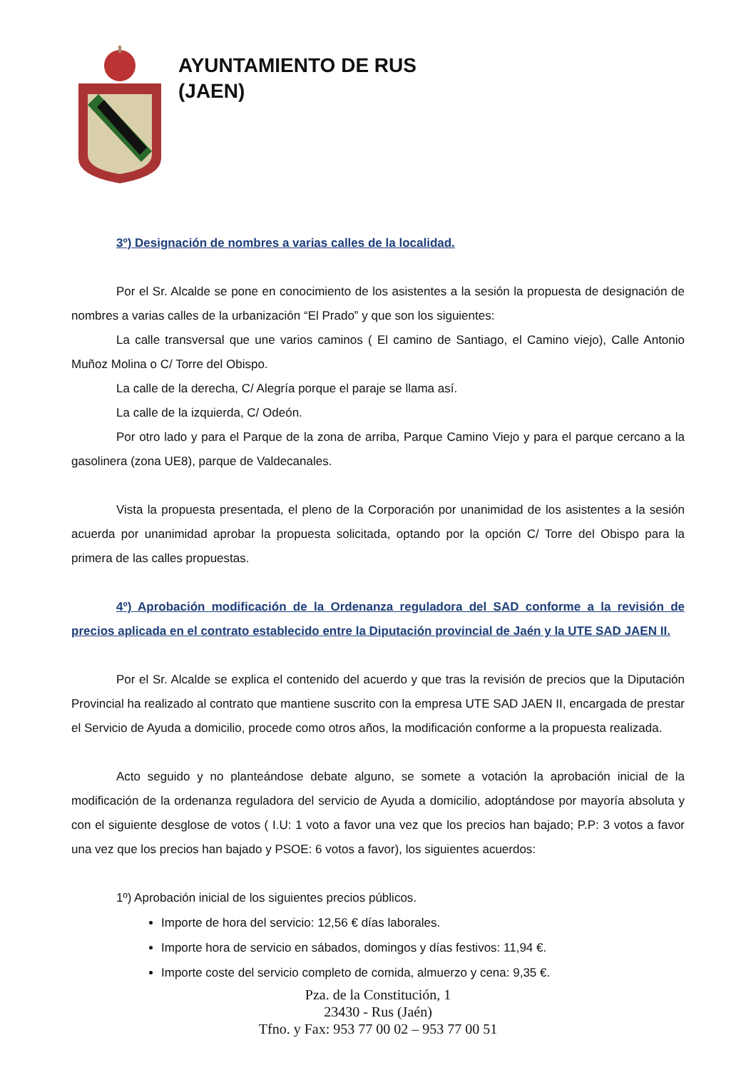AYUNTAMIENTO DE RUS
(JAEN)
3º) Designación de nombres a varias calles de la localidad.
Por el Sr. Alcalde se pone en conocimiento de los asistentes a la sesión la propuesta de designación de nombres a varias calles de la urbanización “El Prado” y que son los siguientes:
La calle transversal que une varios caminos ( El camino de Santiago, el Camino viejo), Calle Antonio Muñoz Molina o C/ Torre del Obispo.
La calle de la derecha, C/ Alegría porque el paraje se llama así.
La calle de la izquierda, C/ Odeón.
Por otro lado y para el Parque de la zona de arriba, Parque Camino Viejo y para el parque cercano a la gasolinera (zona UE8), parque de Valdecanales.
Vista la propuesta presentada, el pleno de la Corporación por unanimidad de los asistentes a la sesión acuerda por unanimidad aprobar la propuesta solicitada, optando por la opción C/ Torre del Obispo para la primera de las calles propuestas.
4º) Aprobación modificación de la Ordenanza reguladora del SAD conforme a la revisión de precios aplicada en el contrato establecido entre la Diputación provincial de Jaén y la UTE SAD JAEN II.
Por el Sr. Alcalde se explica el contenido del acuerdo y que tras la revisión de precios que la Diputación Provincial ha realizado al contrato que mantiene suscrito con la empresa UTE SAD JAEN II, encargada de prestar el Servicio de Ayuda a domicilio, procede como otros años, la modificación conforme a la propuesta realizada.
Acto seguido y no planteándose debate alguno, se somete a votación la aprobación inicial de la modificación de la ordenanza reguladora del servicio de Ayuda a domicilio, adoptándose por mayoría absoluta y con el siguiente desglose de votos ( I.U: 1 voto a favor una vez que los precios han bajado; P.P: 3 votos a favor una vez que los precios han bajado y PSOE: 6 votos a favor), los siguientes acuerdos:
1º) Aprobación inicial de los siguientes precios públicos.
Importe de hora del servicio: 12,56 € días laborales.
Importe hora de servicio en sábados, domingos y días festivos: 11,94 €.
Importe coste del servicio completo de comida, almuerzo y cena: 9,35 €.
Pza. de la Constitución, 1
23430 - Rus (Jaén)
Tfno. y Fax: 953 77 00 02 – 953 77 00 51